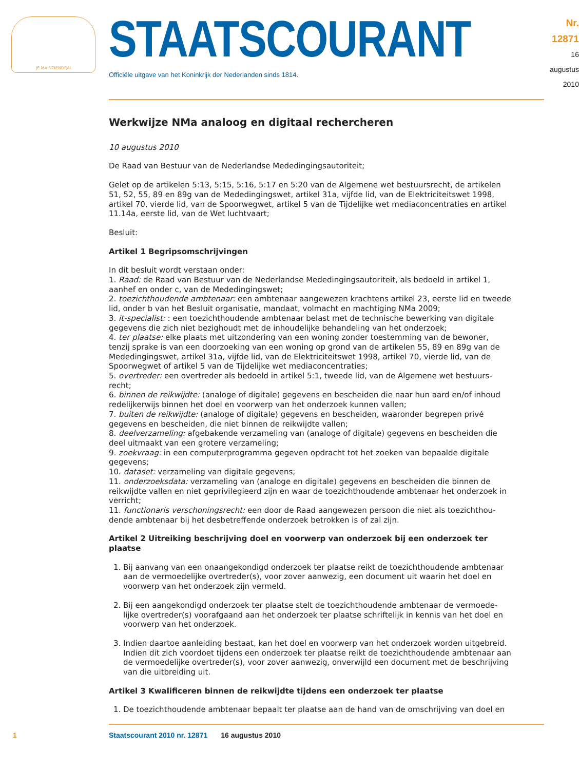JE MAINTIENDRAI
STAATSCOURANT
Officiële uitgave van het Koninkrijk der Nederlanden sinds 1814.
Nr. 12871
16 augustus
2010
Werkwijze NMa analoog en digitaal rechercheren
10 augustus 2010
De Raad van Bestuur van de Nederlandse Mededingingsautoriteit;
Gelet op de artikelen 5:13, 5:15, 5:16, 5:17 en 5:20 van de Algemene wet bestuursrecht, de artikelen 51, 52, 55, 89 en 89g van de Mededingingswet, artikel 31a, vijfde lid, van de Elektriciteitswet 1998, artikel 70, vierde lid, van de Spoorwegwet, artikel 5 van de Tijdelijke wet mediaconcentraties en artikel 11.14a, eerste lid, van de Wet luchtvaart;
Besluit:
Artikel 1 Begripsomschrijvingen
In dit besluit wordt verstaan onder:
1. Raad: de Raad van Bestuur van de Nederlandse Mededingingsautoriteit, als bedoeld in artikel 1, aanhef en onder c, van de Mededingingswet;
2. toezichthoudende ambtenaar: een ambtenaar aangewezen krachtens artikel 23, eerste lid en tweede lid, onder b van het Besluit organisatie, mandaat, volmacht en machtiging NMa 2009;
3. it-specialist: : een toezichthoudende ambtenaar belast met de technische bewerking van digitale gegevens die zich niet bezighoudt met de inhoudelijke behandeling van het onderzoek;
4. ter plaatse: elke plaats met uitzondering van een woning zonder toestemming van de bewoner, tenzij sprake is van een doorzoeking van een woning op grond van de artikelen 55, 89 en 89g van de Mededingingswet, artikel 31a, vijfde lid, van de Elektriciteitswet 1998, artikel 70, vierde lid, van de Spoorwegwet of artikel 5 van de Tijdelijke wet mediaconcentraties;
5. overtreder: een overtreder als bedoeld in artikel 5:1, tweede lid, van de Algemene wet bestuurs-recht;
6. binnen de reikwijdte: (analoge of digitale) gegevens en bescheiden die naar hun aard en/of inhoud redelijkerwijs binnen het doel en voorwerp van het onderzoek kunnen vallen;
7. buiten de reikwijdte: (analoge of digitale) gegevens en bescheiden, waaronder begrepen privé gegevens en bescheiden, die niet binnen de reikwijdte vallen;
8. deelverzameling: afgebakende verzameling van (analoge of digitale) gegevens en bescheiden die deel uitmaakt van een grotere verzameling;
9. zoekvraag: in een computerprogramma gegeven opdracht tot het zoeken van bepaalde digitale gegevens;
10. dataset: verzameling van digitale gegevens;
11. onderzoeksdata: verzameling van (analoge en digitale) gegevens en bescheiden die binnen de reikwijdte vallen en niet geprivilegieerd zijn en waar de toezichthoudende ambtenaar het onderzoek in verricht;
11. functionaris verschoningsrecht: een door de Raad aangewezen persoon die niet als toezichthou-dende ambtenaar bij het desbetreffende onderzoek betrokken is of zal zijn.
Artikel 2 Uitreiking beschrijving doel en voorwerp van onderzoek bij een onderzoek ter plaatse
1. Bij aanvang van een onaangekondigd onderzoek ter plaatse reikt de toezichthoudende ambtenaar aan de vermoedelijke overtreder(s), voor zover aanwezig, een document uit waarin het doel en voorwerp van het onderzoek zijn vermeld.
2. Bij een aangekondigd onderzoek ter plaatse stelt de toezichthoudende ambtenaar de vermoede-lijke overtreder(s) voorafgaand aan het onderzoek ter plaatse schriftelijk in kennis van het doel en voorwerp van het onderzoek.
3. Indien daartoe aanleiding bestaat, kan het doel en voorwerp van het onderzoek worden uitgebreid. Indien dit zich voordoet tijdens een onderzoek ter plaatse reikt de toezichthoudende ambtenaar aan de vermoedelijke overtreder(s), voor zover aanwezig, onverwijld een document met de beschrijving van die uitbreiding uit.
Artikel 3 Kwalificeren binnen de reikwijdte tijdens een onderzoek ter plaatse
1. De toezichthoudende ambtenaar bepaalt ter plaatse aan de hand van de omschrijving van doel en
1 Staatscourant 2010 nr. 12871 16 augustus 2010